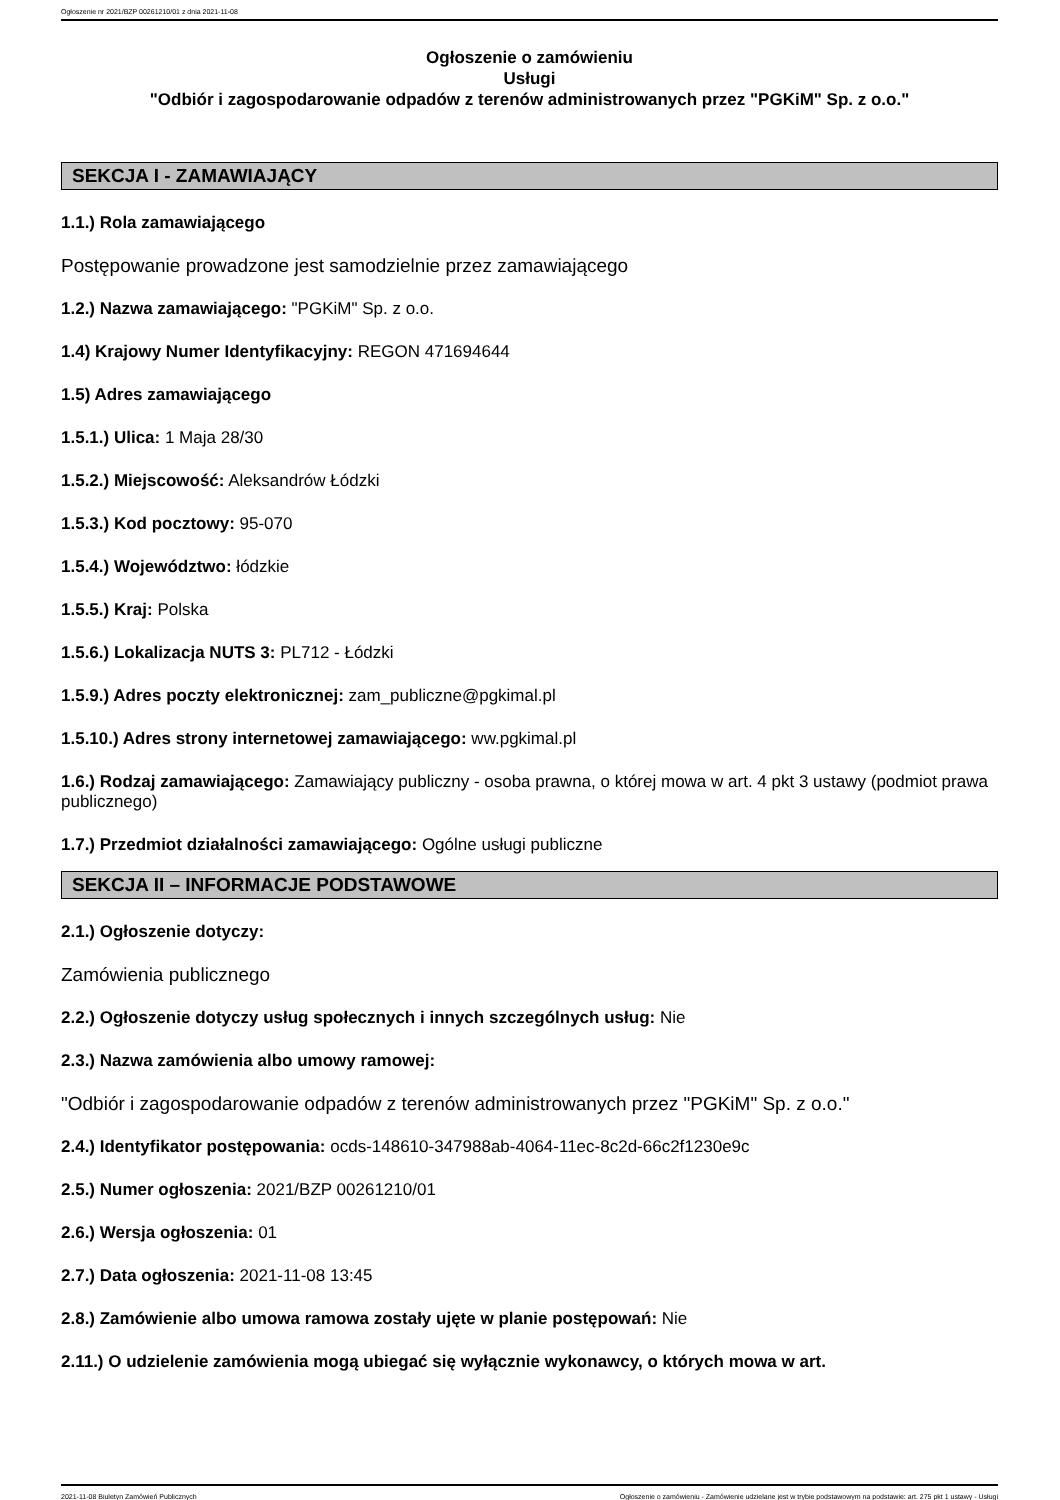Ogłoszenie nr 2021/BZP 00261210/01 z dnia 2021-11-08
Ogłoszenie o zamówieniu
Usługi
"Odbiór i zagospodarowanie odpadów z terenów administrowanych przez "PGKiM" Sp. z o.o."
SEKCJA I - ZAMAWIAJĄCY
1.1.) Rola zamawiającego
Postępowanie prowadzone jest samodzielnie przez zamawiającego
1.2.) Nazwa zamawiającego: "PGKiM" Sp. z o.o.
1.4) Krajowy Numer Identyfikacyjny: REGON 471694644
1.5) Adres zamawiającego
1.5.1.) Ulica: 1 Maja 28/30
1.5.2.) Miejscowość: Aleksandrów Łódzki
1.5.3.) Kod pocztowy: 95-070
1.5.4.) Województwo: łódzkie
1.5.5.) Kraj: Polska
1.5.6.) Lokalizacja NUTS 3: PL712 - Łódzki
1.5.9.) Adres poczty elektronicznej: zam_publiczne@pgkimal.pl
1.5.10.) Adres strony internetowej zamawiającego: ww.pgkimal.pl
1.6.) Rodzaj zamawiającego: Zamawiający publiczny - osoba prawna, o której mowa w art. 4 pkt 3 ustawy (podmiot prawa publicznego)
1.7.) Przedmiot działalności zamawiającego: Ogólne usługi publiczne
SEKCJA II – INFORMACJE PODSTAWOWE
2.1.) Ogłoszenie dotyczy:
Zamówienia publicznego
2.2.) Ogłoszenie dotyczy usług społecznych i innych szczególnych usług: Nie
2.3.) Nazwa zamówienia albo umowy ramowej:
"Odbiór i zagospodarowanie odpadów z terenów administrowanych przez "PGKiM" Sp. z o.o."
2.4.) Identyfikator postępowania: ocds-148610-347988ab-4064-11ec-8c2d-66c2f1230e9c
2.5.) Numer ogłoszenia: 2021/BZP 00261210/01
2.6.) Wersja ogłoszenia: 01
2.7.) Data ogłoszenia: 2021-11-08 13:45
2.8.) Zamówienie albo umowa ramowa zostały ujęte w planie postępowań: Nie
2.11.) O udzielenie zamówienia mogą ubiegać się wyłącznie wykonawcy, o których mowa w art.
2021-11-08 Biuletyn Zamówień Publicznych Ogłoszenie o zamówieniu - Zamówienie udzielane jest w trybie podstawowym na podstawie: art. 275 pkt 1 ustawy - Usługi